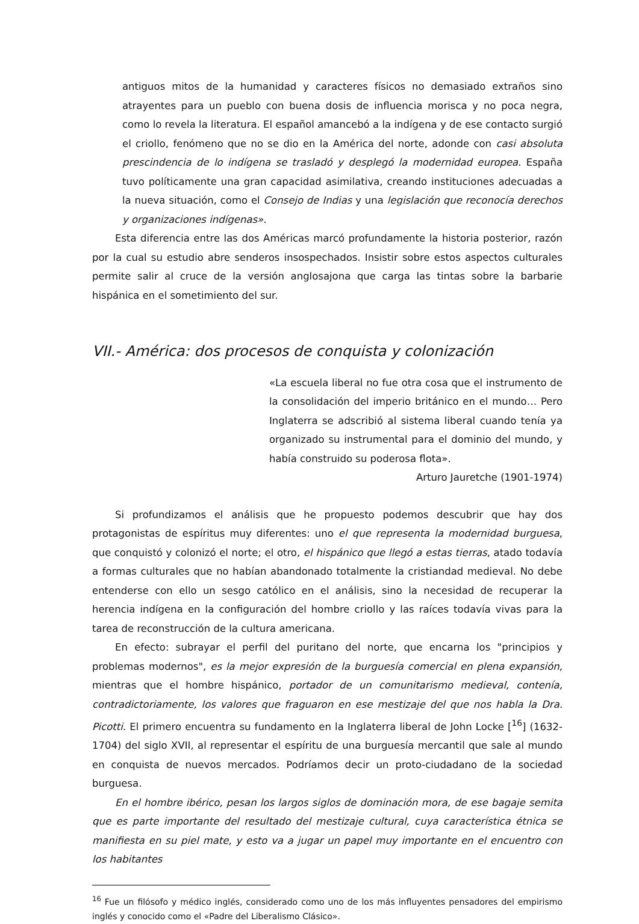antiguos mitos de la humanidad y caracteres físicos no demasiado extraños sino atrayentes para un pueblo con buena dosis de influencia morisca y no poca negra, como lo revela la literatura. El español amancebó a la indígena y de ese contacto surgió el criollo, fenómeno que no se dio en la América del norte, adonde con casi absoluta prescindencia de lo indígena se trasladó y desplegó la modernidad europea. España tuvo políticamente una gran capacidad asimilativa, creando instituciones adecuadas a la nueva situación, como el Consejo de Indias y una legislación que reconocía derechos y organizaciones indígenas».
Esta diferencia entre las dos Américas marcó profundamente la historia posterior, razón por la cual su estudio abre senderos insospechados. Insistir sobre estos aspectos culturales permite salir al cruce de la versión anglosajona que carga las tintas sobre la barbarie hispánica en el sometimiento del sur.
VII.- América: dos procesos de conquista y colonización
«La escuela liberal no fue otra cosa que el instrumento de la consolidación del imperio británico en el mundo… Pero Inglaterra se adscribió al sistema liberal cuando tenía ya organizado su instrumental para el dominio del mundo, y había construido su poderosa flota».
Arturo Jauretche (1901-1974)
Si profundizamos el análisis que he propuesto podemos descubrir que hay dos protagonistas de espíritus muy diferentes: uno el que representa la modernidad burguesa, que conquistó y colonizó el norte; el otro, el hispánico que llegó a estas tierras, atado todavía a formas culturales que no habían abandonado totalmente la cristiandad medieval. No debe entenderse con ello un sesgo católico en el análisis, sino la necesidad de recuperar la herencia indígena en la configuración del hombre criollo y las raíces todavía vivas para la tarea de reconstrucción de la cultura americana.
En efecto: subrayar el perfil del puritano del norte, que encarna los "principios y problemas modernos", es la mejor expresión de la burguesía comercial en plena expansión, mientras que el hombre hispánico, portador de un comunitarismo medieval, contenía, contradictoriamente, los valores que fraguaron en ese mestizaje del que nos habla la Dra. Picotti. El primero encuentra su fundamento en la Inglaterra liberal de John Locke [<sup>16</sup>] (1632-1704) del siglo XVII, al representar el espíritu de una burguesía mercantil que sale al mundo en conquista de nuevos mercados. Podríamos decir un proto-ciudadano de la sociedad burguesa.
En el hombre ibérico, pesan los largos siglos de dominación mora, de ese bagaje semita que es parte importante del resultado del mestizaje cultural, cuya característica étnica se manifiesta en su piel mate, y esto va a jugar un papel muy importante en el encuentro con los habitantes
<sup>16</sup> Fue un filósofo y médico inglés, considerado como uno de los más influyentes pensadores del empirismo inglés y conocido como el «Padre del Liberalismo Clásico».